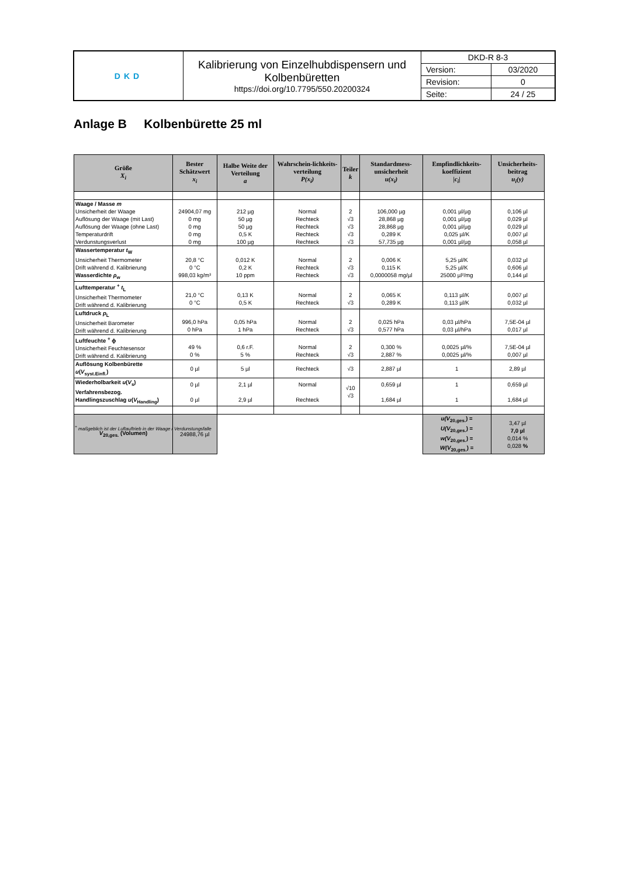| DKD | Kalibrierung von Einzelhubdispensern und Kolbenbüretten https://doi.org/10.7795/550.20200324 | DKD-R 8-3 | |
| | | Version: | 03/2020 |
| | | Revision: | 0 |
| | | Seite: | 24 / 25 |
Anlage B Kolbenbürette 25 ml
| Größe X<sub>i</sub> | Bester Schätzwert x<sub>i</sub> | Halbe Weite der Verteilung a | Wahrschein-lichkeits-verteilung P(x<sub>i</sub>) | Teiler k | Standardmess-unsicherheit u(x<sub>i</sub>) | Empfindlichkeits-koeffizient / c<sub>i</sub> / | Unsicherheits-beitrag u<sub>i</sub>(y) |
| --- | --- | --- | --- | --- | --- | --- | --- |
| Waage / Masse m Unsicherheit der Waage Auflösung der Waage (mit Last) Auflösung der Waage (ohne Last) Temperaturdrift Verdunstungsverlust | 24904,07 mg 0 mg 0 mg 0 mg 0 mg | 212 µg 50 µg 50 µg 0,5 K 100 µg | Normal Rechteck Rechteck Rechteck Rechteck | 2 √3 √3 √3 √3 | 106,000 µg 28,868 µg 28,868 µg 0,289 K 57,735 µg | 0,001 µl/µg 0,001 µl/µg 0,001 µl/µg 0,025 µl/K 0,001 µl/µg | 0,106 µl 0,029 µl 0,029 µl 0,007 µl 0,058 µl |
| Wassertemperatur t<sub>W</sub> Unsicherheit Thermometer Drift während d. Kalibrierung Wasserdichte ρ<sub>w</sub> | 20,8 °C 0 °C 998,03 kg/m³ | 0,012 K 0,2 K 10 ppm | Normal Rechteck Rechteck | 2 √3 √3 | 0,006 K 0,115 K 0,0000058 mg/µl | 5,25 µl/K 5,25 µl/K 25000 µl²/mg | 0,032 µl 0,606 µl 0,144 µl |
| Lufttemperatur <sup>+</sup> t<sub>L</sub> Unsicherheit Thermometer Drift während d. Kalibrierung | 21,0 °C 0 °C | 0,13 K 0,5 K | Normal Rechteck | 2 √3 | 0,065 K 0,289 K | 0,113 µl/K 0,113 µl/K | 0,007 µl 0,032 µl |
| Luftdruck p<sub>L</sub> Unsicherheit Barometer Drift während d. Kalibrierung | 996,0 hPa 0 hPa | 0,05 hPa 1 hPa | Normal Rechteck | 2 √3 | 0,025 hPa 0,577 hPa | 0,03 µl/hPa 0,03 µl/hPa | 7,5E-04 µl 0,017 µl |
| Luftfeuchte <sup>+</sup> ϕ Unsicherheit Feuchtesensor Drift während d. Kalibrierung | 49 % 0 % | 0,6 r.F. 5 % | Normal Rechteck | 2 √3 | 0,300 % 2,887 % | 0,0025 µl/% 0,0025 µl/% | 7,5E-04 µl 0,007 µl |
| Auflösung Kolbenbürette u ( V<sub>syst.Einfl.</sub>) | 0 µl | 5 µl | Rechteck | √3 | 2,887 µl | 1 | 2,89 µl |
| Wiederholbarkeit u ( V<sub>s</sub>) Verfahrensbezog. Handlingszuschlag u ( V<sub>Handling</sub>) | 0 µl 0 µl | 2,1 µl 2,9 µl | Normal Rechteck | √10 √3 | 0,659 µl 1,684 µl | 1 1 | 0,659 µl 1,684 µl |
| V<sub>20,ges.</sub> (Volumen) | 24988,76 µl | | | | | u(V<sub>20,ges.</sub>) = U(V<sub>20,ges.</sub>) = w(V<sub>20,ges.</sub>) = W(V<sub>20,ges.</sub>) = | 3,47 µl 7,0 µl 0,014 % 0,028 % |
<sup>+</sup> maßgeblich ist der Luftauftrieb in der Waage / Verdunstungsfalle